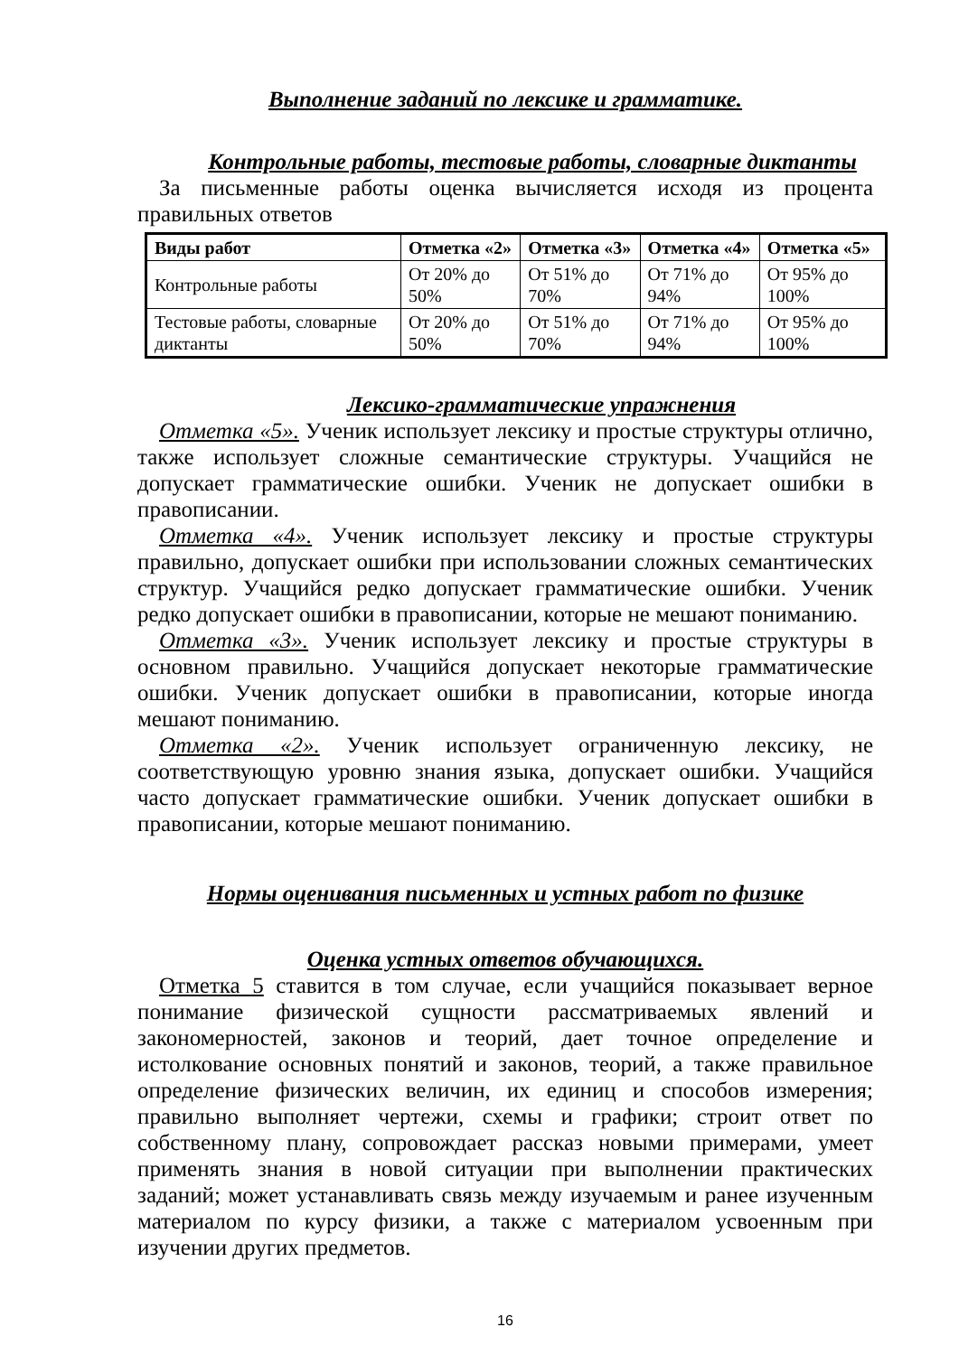Выполнение заданий по лексике и грамматике.
Контрольные работы, тестовые работы, словарные диктанты
За письменные работы оценка вычисляется исходя из процента правильных ответов
| Виды работ | Отметка «2» | Отметка «3» | Отметка «4» | Отметка «5» |
| --- | --- | --- | --- | --- |
| Контрольные работы | От 20% до 50% | От 51% до 70% | От 71% до 94% | От 95% до 100% |
| Тестовые работы, словарные диктанты | От 20% до 50% | От 51% до 70% | От 71% до 94% | От 95% до 100% |
Лексико-грамматические упражнения
Отметка «5». Ученик использует лексику и простые структуры отлично, также использует сложные семантические структуры. Учащийся не допускает грамматические ошибки. Ученик не допускает ошибки в правописании.
Отметка «4». Ученик использует лексику и простые структуры правильно, допускает ошибки при использовании сложных семантических структур. Учащийся редко допускает грамматические ошибки. Ученик редко допускает ошибки в правописании, которые не мешают пониманию.
Отметка «3». Ученик использует лексику и простые структуры в основном правильно. Учащийся допускает некоторые грамматические ошибки. Ученик допускает ошибки в правописании, которые иногда мешают пониманию.
Отметка «2». Ученик использует ограниченную лексику, не соответствующую уровню знания языка, допускает ошибки. Учащийся часто допускает грамматические ошибки. Ученик допускает ошибки в правописании, которые мешают пониманию.
Нормы оценивания письменных и устных работ по физике
Оценка устных ответов обучающихся.
Отметка 5 ставится в том случае, если учащийся показывает верное понимание физической сущности рассматриваемых явлений и закономерностей, законов и теорий, дает точное определение и истолкование основных понятий и законов, теорий, а также правильное определение физических величин, их единиц и способов измерения; правильно выполняет чертежи, схемы и графики; строит ответ по собственному плану, сопровождает рассказ новыми примерами, умеет применять знания в новой ситуации при выполнении практических заданий; может устанавливать связь между изучаемым и ранее изученным материалом по курсу физики, а также с материалом усвоенным при изучении других предметов.
16